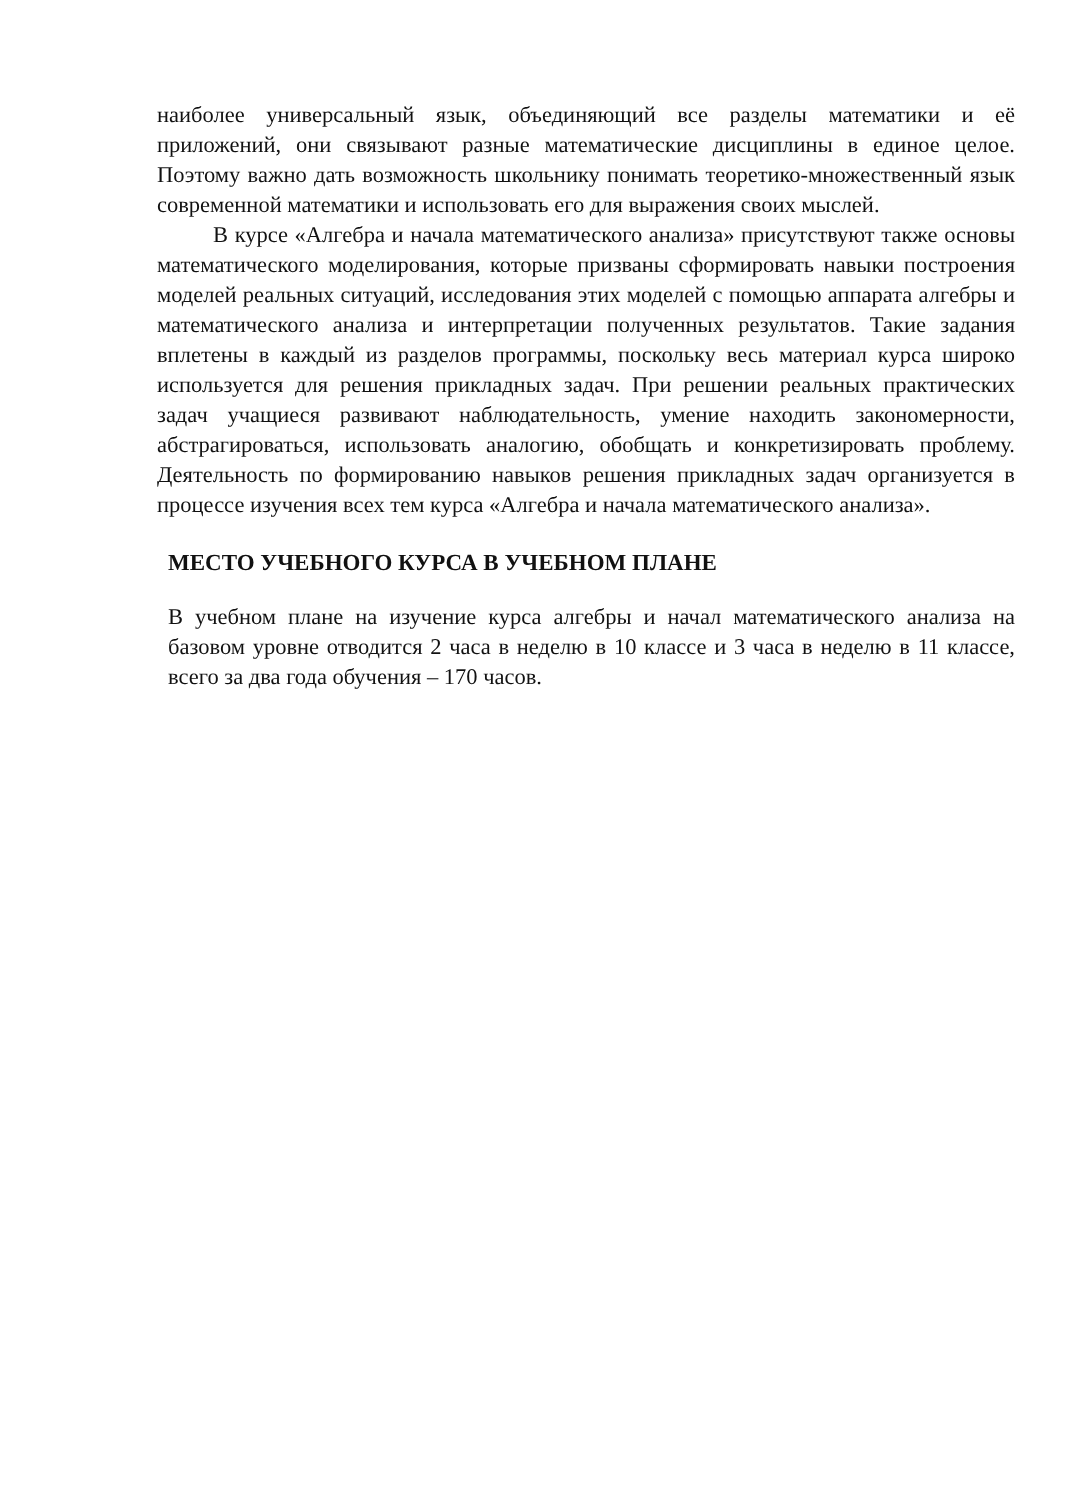наиболее универсальный язык, объединяющий все разделы математики и её приложений, они связывают разные математические дисциплины в единое целое. Поэтому важно дать возможность школьнику понимать теоретико-множественный язык современной математики и использовать его для выражения своих мыслей.
В курсе «Алгебра и начала математического анализа» присутствуют также основы математического моделирования, которые призваны сформировать навыки построения моделей реальных ситуаций, исследования этих моделей с помощью аппарата алгебры и математического анализа и интерпретации полученных результатов. Такие задания вплетены в каждый из разделов программы, поскольку весь материал курса широко используется для решения прикладных задач. При решении реальных практических задач учащиеся развивают наблюдательность, умение находить закономерности, абстрагироваться, использовать аналогию, обобщать и конкретизировать проблему. Деятельность по формированию навыков решения прикладных задач организуется в процессе изучения всех тем курса «Алгебра и начала математического анализа».
МЕСТО УЧЕБНОГО КУРСА В УЧЕБНОМ ПЛАНЕ
В учебном плане на изучение курса алгебры и начал математического анализа на базовом уровне отводится 2 часа в неделю в 10 классе и 3 часа в неделю в 11 классе, всего за два года обучения – 170 часов.